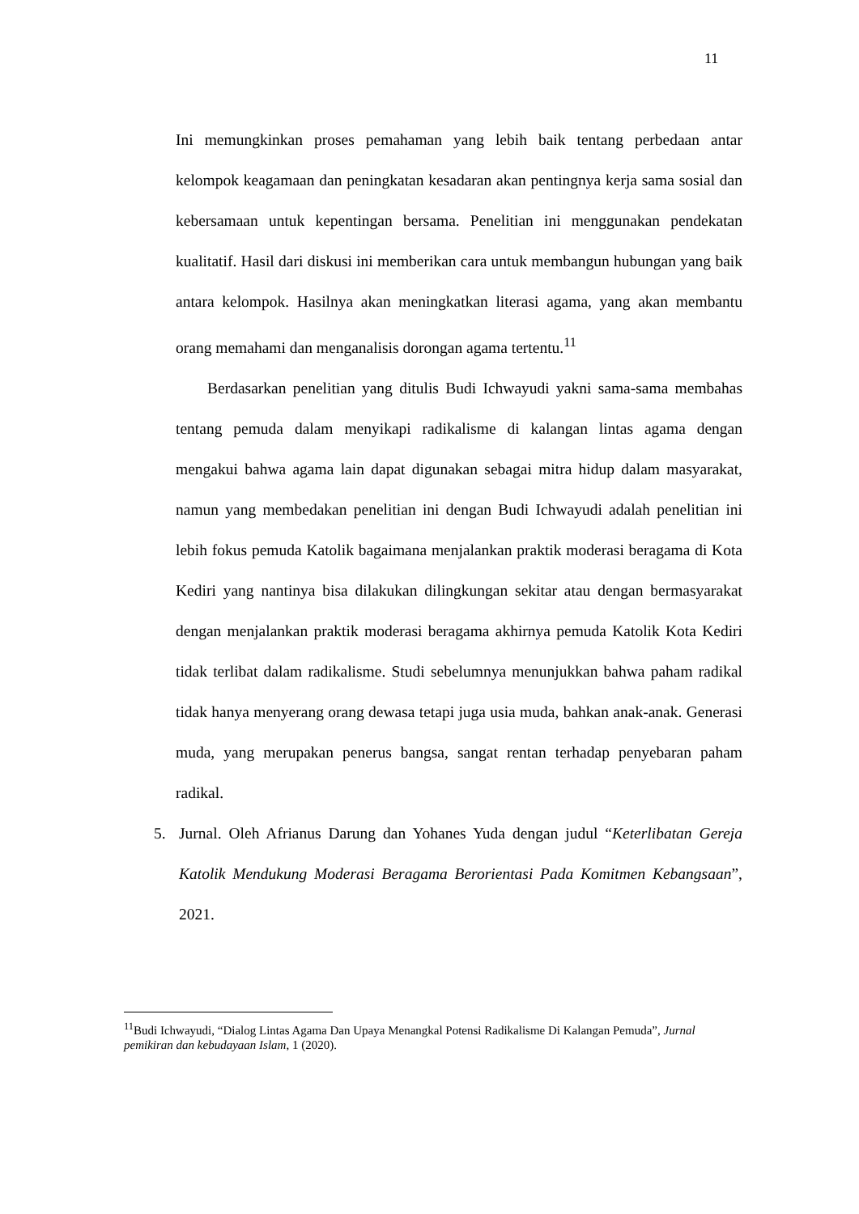11
Ini memungkinkan proses pemahaman yang lebih baik tentang perbedaan antar kelompok keagamaan dan peningkatan kesadaran akan pentingnya kerja sama sosial dan kebersamaan untuk kepentingan bersama. Penelitian ini menggunakan pendekatan kualitatif. Hasil dari diskusi ini memberikan cara untuk membangun hubungan yang baik antara kelompok. Hasilnya akan meningkatkan literasi agama, yang akan membantu orang memahami dan menganalisis dorongan agama tertentu.<sup>11</sup>
Berdasarkan penelitian yang ditulis Budi Ichwayudi yakni sama-sama membahas tentang pemuda dalam menyikapi radikalisme di kalangan lintas agama dengan mengakui bahwa agama lain dapat digunakan sebagai mitra hidup dalam masyarakat, namun yang membedakan penelitian ini dengan Budi Ichwayudi adalah penelitian ini lebih fokus pemuda Katolik bagaimana menjalankan praktik moderasi beragama di Kota Kediri yang nantinya bisa dilakukan dilingkungan sekitar atau dengan bermasyarakat dengan menjalankan praktik moderasi beragama akhirnya pemuda Katolik Kota Kediri tidak terlibat dalam radikalisme. Studi sebelumnya menunjukkan bahwa paham radikal tidak hanya menyerang orang dewasa tetapi juga usia muda, bahkan anak-anak. Generasi muda, yang merupakan penerus bangsa, sangat rentan terhadap penyebaran paham radikal.
5. Jurnal. Oleh Afrianus Darung dan Yohanes Yuda dengan judul “Keterlibatan Gereja Katolik Mendukung Moderasi Beragama Berorientasi Pada Komitmen Kebangsaan”, 2021.
<sup>11</sup> Budi Ichwayudi, “Dialog Lintas Agama Dan Upaya Menangkal Potensi Radikalisme Di Kalangan Pemuda”, Jurnal pemikiran dan kebudayaan Islam, 1 (2020).